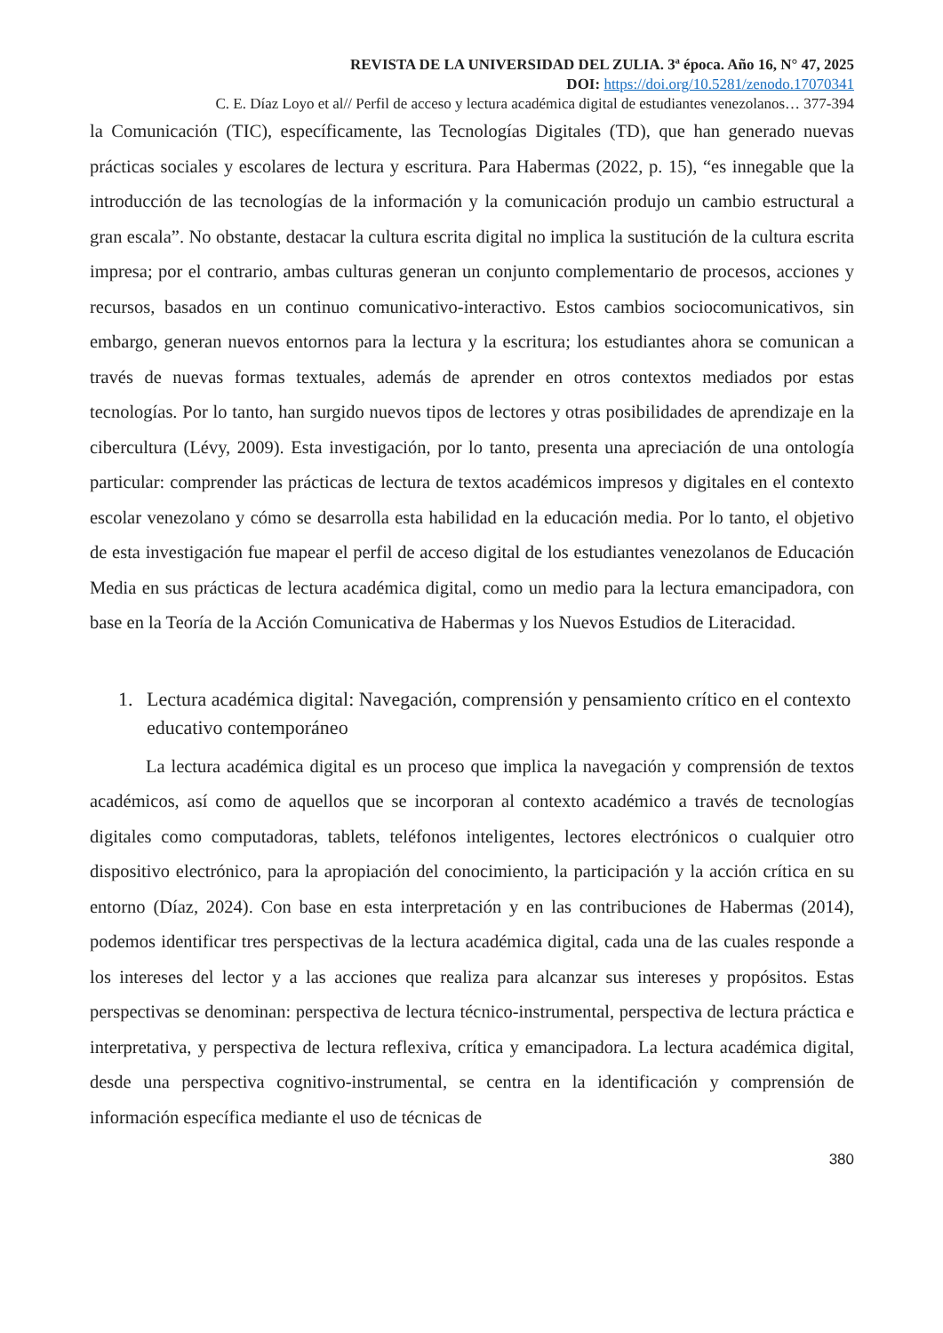REVISTA DE LA UNIVERSIDAD DEL ZULIA. 3ª época. Año 16, N° 47, 2025
DOI: https://doi.org/10.5281/zenodo.17070341
C. E. Díaz Loyo et al// Perfil de acceso y lectura académica digital de estudiantes venezolanos… 377-394
la Comunicación (TIC), específicamente, las Tecnologías Digitales (TD), que han generado nuevas prácticas sociales y escolares de lectura y escritura. Para Habermas (2022, p. 15), “es innegable que la introducción de las tecnologías de la información y la comunicación produjo un cambio estructural a gran escala”. No obstante, destacar la cultura escrita digital no implica la sustitución de la cultura escrita impresa; por el contrario, ambas culturas generan un conjunto complementario de procesos, acciones y recursos, basados en un continuo comunicativo-interactivo. Estos cambios sociocomunicativos, sin embargo, generan nuevos entornos para la lectura y la escritura; los estudiantes ahora se comunican a través de nuevas formas textuales, además de aprender en otros contextos mediados por estas tecnologías. Por lo tanto, han surgido nuevos tipos de lectores y otras posibilidades de aprendizaje en la cibercultura (Lévy, 2009). Esta investigación, por lo tanto, presenta una apreciación de una ontología particular: comprender las prácticas de lectura de textos académicos impresos y digitales en el contexto escolar venezolano y cómo se desarrolla esta habilidad en la educación media. Por lo tanto, el objetivo de esta investigación fue mapear el perfil de acceso digital de los estudiantes venezolanos de Educación Media en sus prácticas de lectura académica digital, como un medio para la lectura emancipadora, con base en la Teoría de la Acción Comunicativa de Habermas y los Nuevos Estudios de Literacidad.
1. Lectura académica digital: Navegación, comprensión y pensamiento crítico en el contexto educativo contemporáneo
La lectura académica digital es un proceso que implica la navegación y comprensión de textos académicos, así como de aquellos que se incorporan al contexto académico a través de tecnologías digitales como computadoras, tablets, teléfonos inteligentes, lectores electrónicos o cualquier otro dispositivo electrónico, para la apropiación del conocimiento, la participación y la acción crítica en su entorno (Díaz, 2024). Con base en esta interpretación y en las contribuciones de Habermas (2014), podemos identificar tres perspectivas de la lectura académica digital, cada una de las cuales responde a los intereses del lector y a las acciones que realiza para alcanzar sus intereses y propósitos. Estas perspectivas se denominan: perspectiva de lectura técnico-instrumental, perspectiva de lectura práctica e interpretativa, y perspectiva de lectura reflexiva, crítica y emancipadora. La lectura académica digital, desde una perspectiva cognitivo-instrumental, se centra en la identificación y comprensión de información específica mediante el uso de técnicas de
380